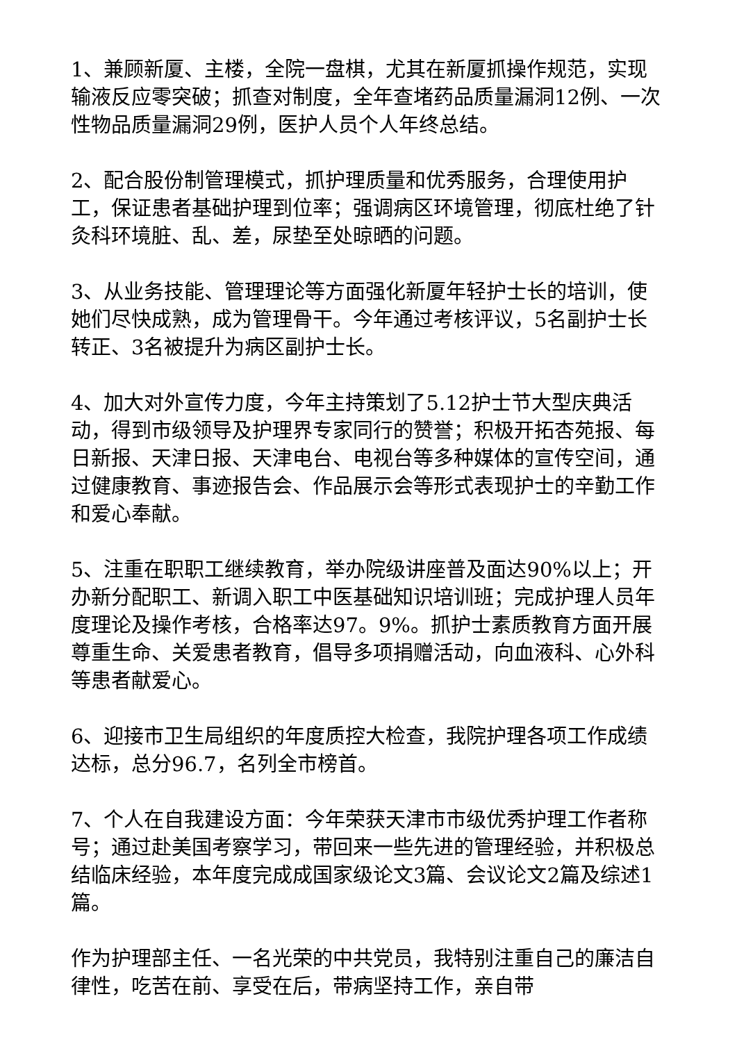1、兼顾新厦、主楼，全院一盘棋，尤其在新厦抓操作规范，实现输液反应零突破；抓查对制度，全年查堵药品质量漏洞12例、一次性物品质量漏洞29例，医护人员个人年终总结。
2、配合股份制管理模式，抓护理质量和优秀服务，合理使用护工，保证患者基础护理到位率；强调病区环境管理，彻底杜绝了针灸科环境脏、乱、差，尿垫至处晾晒的问题。
3、从业务技能、管理理论等方面强化新厦年轻护士长的培训，使她们尽快成熟，成为管理骨干。今年通过考核评议，5名副护士长转正、3名被提升为病区副护士长。
4、加大对外宣传力度，今年主持策划了5.12护士节大型庆典活动，得到市级领导及护理界专家同行的赞誉；积极开拓杏苑报、每日新报、天津日报、天津电台、电视台等多种媒体的宣传空间，通过健康教育、事迹报告会、作品展示会等形式表现护士的辛勤工作和爱心奉献。
5、注重在职职工继续教育，举办院级讲座普及面达90%以上；开办新分配职工、新调入职工中医基础知识培训班；完成护理人员年度理论及操作考核，合格率达97。9%。抓护士素质教育方面开展尊重生命、关爱患者教育，倡导多项捐赠活动，向血液科、心外科等患者献爱心。
6、迎接市卫生局组织的年度质控大检查，我院护理各项工作成绩达标，总分96.7，名列全市榜首。
7、个人在自我建设方面：今年荣获天津市市级优秀护理工作者称号；通过赴美国考察学习，带回来一些先进的管理经验，并积极总结临床经验，本年度完成成国家级论文3篇、会议论文2篇及综述1篇。
作为护理部主任、一名光荣的中共党员，我特别注重自己的廉洁自律性，吃苦在前、享受在后，带病坚持工作，亲自带